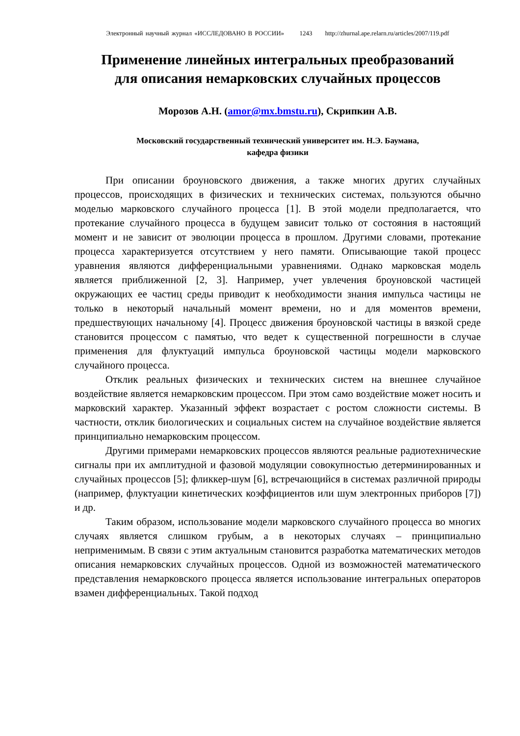Электронный научный журнал «ИССЛЕДОВАНО В РОССИИ» 1243 http://zhurnal.ape.relarn.ru/articles/2007/119.pdf
Применение линейных интегральных преобразований
для описания немарковских случайных процессов
Морозов А.Н. (amor@mx.bmstu.ru), Скрипкин А.В.
Московский государственный технический университет им. Н.Э. Баумана,
кафедра физики
При описании броуновского движения, а также многих других случайных процессов, происходящих в физических и технических системах, пользуются обычно моделью марковского случайного процесса [1]. В этой модели предполагается, что протекание случайного процесса в будущем зависит только от состояния в настоящий момент и не зависит от эволюции процесса в прошлом. Другими словами, протекание процесса характеризуется отсутствием у него памяти. Описывающие такой процесс уравнения являются дифференциальными уравнениями. Однако марковская модель является приближенной [2, 3]. Например, учет увлечения броуновской частицей окружающих ее частиц среды приводит к необходимости знания импульса частицы не только в некоторый начальный момент времени, но и для моментов времени, предшествующих начальному [4]. Процесс движения броуновской частицы в вязкой среде становится процессом с памятью, что ведет к существенной погрешности в случае применения для флуктуаций импульса броуновской частицы модели марковского случайного процесса.
Отклик реальных физических и технических систем на внешнее случайное воздействие является немарковским процессом. При этом само воздействие может носить и марковский характер. Указанный эффект возрастает с ростом сложности системы. В частности, отклик биологических и социальных систем на случайное воздействие является принципиально немарковским процессом.
Другими примерами немарковских процессов являются реальные радиотехнические сигналы при их амплитудной и фазовой модуляции совокупностью детерминированных и случайных процессов [5]; фликкер-шум [6], встречающийся в системах различной природы (например, флуктуации кинетических коэффициентов или шум электронных приборов [7]) и др.
Таким образом, использование модели марковского случайного процесса во многих случаях является слишком грубым, а в некоторых случаях – принципиально неприменимым. В связи с этим актуальным становится разработка математических методов описания немарковских случайных процессов. Одной из возможностей математического представления немарковского процесса является использование интегральных операторов взамен дифференциальных. Такой подход